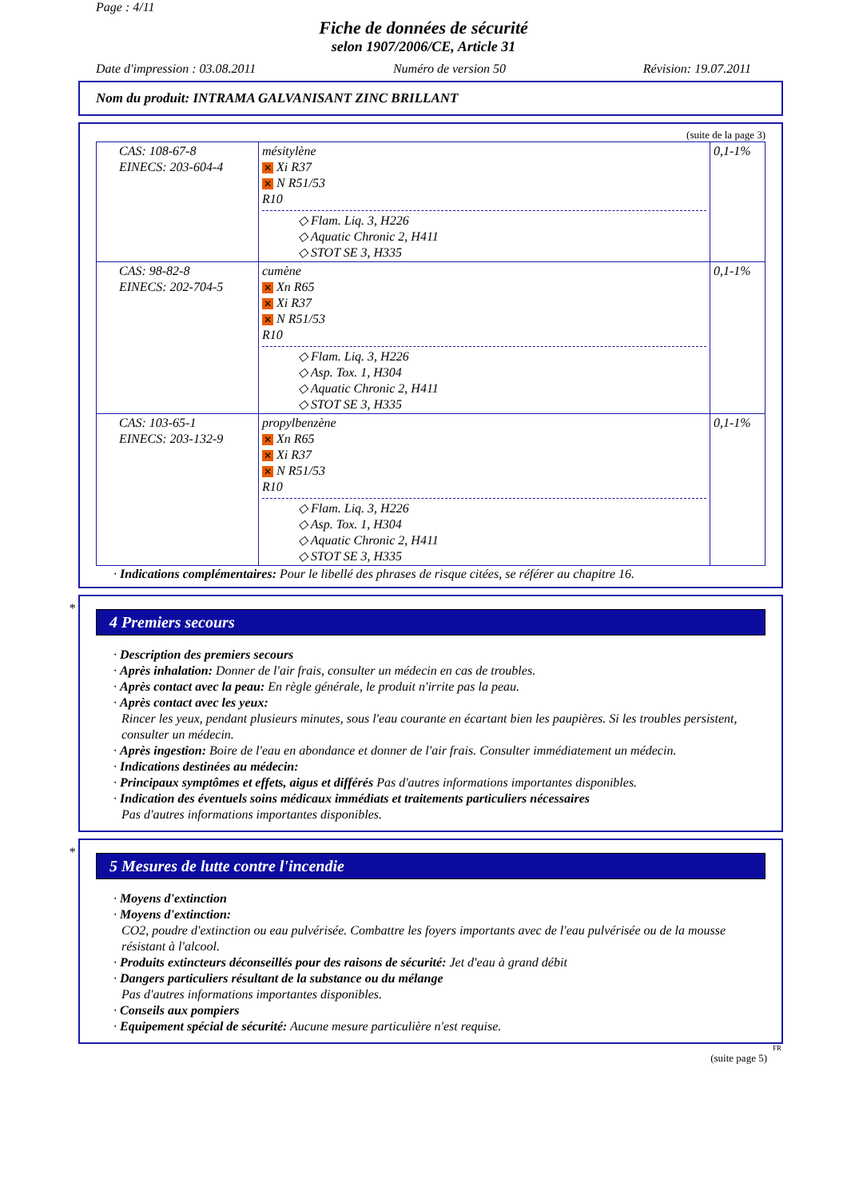Page : 4/11
Fiche de données de sécurité
selon 1907/2006/CE, Article 31
Date d'impression : 03.08.2011 Numéro de version 50 Révision: 19.07.2011
Nom du produit: INTRAMA GALVANISANT ZINC BRILLANT
(suite de la page 3)
| CAS: 108-67-8 EINECS: 203-604-4 | mésitylène ✕ Xi R37 ✕ N R51/53 R10 ◇ Flam. Liq. 3, H226 ◇ Aquatic Chronic 2, H411 ◇ STOT SE 3, H335 | 0,1-1% |
| CAS: 98-82-8 EINECS: 202-704-5 | cumène ✕ Xn R65 ✕ Xi R37 ✕ N R51/53 R10 ◇ Flam. Liq. 3, H226 ◇ Asp. Tox. 1, H304 ◇ Aquatic Chronic 2, H411 ◇ STOT SE 3, H335 | 0,1-1% |
| CAS: 103-65-1 EINECS: 203-132-9 | propylbenzène ✕ Xn R65 ✕ Xi R37 ✕ N R51/53 R10 ◇ Flam. Liq. 3, H226 ◇ Asp. Tox. 1, H304 ◇ Aquatic Chronic 2, H411 ◇ STOT SE 3, H335 | 0,1-1% |
· Indications complémentaires: Pour le libellé des phrases de risque citées, se référer au chapitre 16.
*
4 Premiers secours
· Description des premiers secours
· Après inhalation: Donner de l'air frais, consulter un médecin en cas de troubles.
· Après contact avec la peau: En règle générale, le produit n'irrite pas la peau.
· Après contact avec les yeux:
Rincer les yeux, pendant plusieurs minutes, sous l'eau courante en écartant bien les paupières. Si les troubles persistent, consulter un médecin.
· Après ingestion: Boire de l'eau en abondance et donner de l'air frais. Consulter immédiatement un médecin.
· Indications destinées au médecin:
· Principaux symptômes et effets, aigus et différés Pas d'autres informations importantes disponibles.
· Indication des éventuels soins médicaux immédiats et traitements particuliers nécessaires
Pas d'autres informations importantes disponibles.
*
5 Mesures de lutte contre l'incendie
· Moyens d'extinction
· Moyens d'extinction:
CO2, poudre d'extinction ou eau pulvérisée. Combattre les foyers importants avec de l'eau pulvérisée ou de la mousse résistant à l'alcool.
· Produits extincteurs déconseillés pour des raisons de sécurité: Jet d'eau à grand débit
· Dangers particuliers résultant de la substance ou du mélange
Pas d'autres informations importantes disponibles.
· Conseils aux pompiers
· Equipement spécial de sécurité: Aucune mesure particulière n'est requise.
FR
(suite page 5)